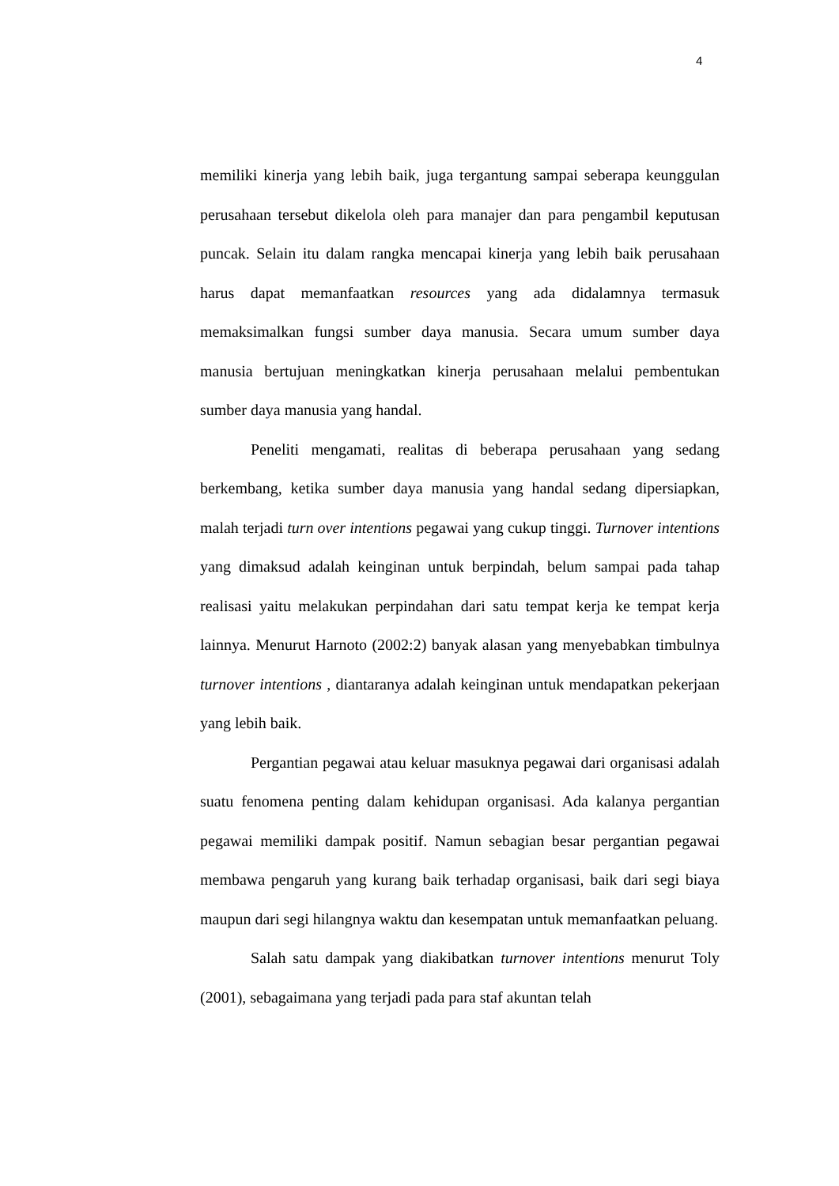4
memiliki kinerja yang lebih baik, juga tergantung sampai seberapa keunggulan perusahaan tersebut dikelola oleh para manajer dan para pengambil keputusan puncak. Selain itu dalam rangka mencapai kinerja yang lebih baik perusahaan harus dapat memanfaatkan resources yang ada didalamnya termasuk memaksimalkan fungsi sumber daya manusia. Secara umum sumber daya manusia bertujuan meningkatkan kinerja perusahaan melalui pembentukan sumber daya manusia yang handal.
Peneliti mengamati, realitas di beberapa perusahaan yang sedang berkembang, ketika sumber daya manusia yang handal sedang dipersiapkan, malah terjadi turn over intentions pegawai yang cukup tinggi. Turnover intentions yang dimaksud adalah keinginan untuk berpindah, belum sampai pada tahap realisasi yaitu melakukan perpindahan dari satu tempat kerja ke tempat kerja lainnya. Menurut Harnoto (2002:2) banyak alasan yang menyebabkan timbulnya turnover intentions , diantaranya adalah keinginan untuk mendapatkan pekerjaan yang lebih baik.
Pergantian pegawai atau keluar masuknya pegawai dari organisasi adalah suatu fenomena penting dalam kehidupan organisasi. Ada kalanya pergantian pegawai memiliki dampak positif. Namun sebagian besar pergantian pegawai membawa pengaruh yang kurang baik terhadap organisasi, baik dari segi biaya maupun dari segi hilangnya waktu dan kesempatan untuk memanfaatkan peluang.
Salah satu dampak yang diakibatkan turnover intentions menurut Toly (2001), sebagaimana yang terjadi pada para staf akuntan telah